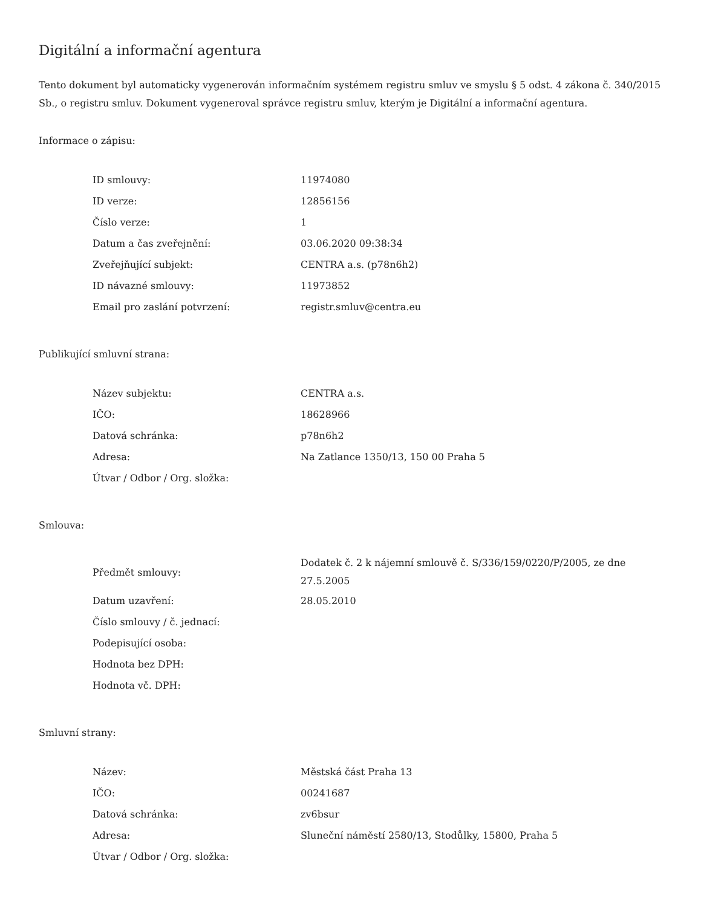Digitální a informační agentura
Tento dokument byl automaticky vygenerován informačním systémem registru smluv ve smyslu § 5 odst. 4 zákona č. 340/2015 Sb., o registru smluv. Dokument vygeneroval správce registru smluv, kterým je Digitální a informační agentura.
Informace o zápisu:
| ID smlouvy: | 11974080 |
| ID verze: | 12856156 |
| Číslo verze: | 1 |
| Datum a čas zveřejnění: | 03.06.2020 09:38:34 |
| Zveřejňující subjekt: | CENTRA a.s. (p78n6h2) |
| ID návazné smlouvy: | 11973852 |
| Email pro zaslání potvrzení: | registr.smluv@centra.eu |
Publikující smluvní strana:
| Název subjektu: | CENTRA a.s. |
| IČO: | 18628966 |
| Datová schránka: | p78n6h2 |
| Adresa: | Na Zatlance 1350/13, 150 00 Praha 5 |
| Útvar / Odbor / Org. složka: | |
Smlouva:
| Předmět smlouvy: | Dodatek č. 2 k nájemní smlouvě č. S/336/159/0220/P/2005, ze dne 27.5.2005 |
| Datum uzavření: | 28.05.2010 |
| Číslo smlouvy / č. jednací: | |
| Podepisující osoba: | |
| Hodnota bez DPH: | |
| Hodnota vč. DPH: | |
Smluvní strany:
| Název: | Městská část Praha 13 |
| IČO: | 00241687 |
| Datová schránka: | zv6bsur |
| Adresa: | Sluneční náměstí 2580/13, Stodůlky, 15800, Praha 5 |
| Útvar / Odbor / Org. složka: | |